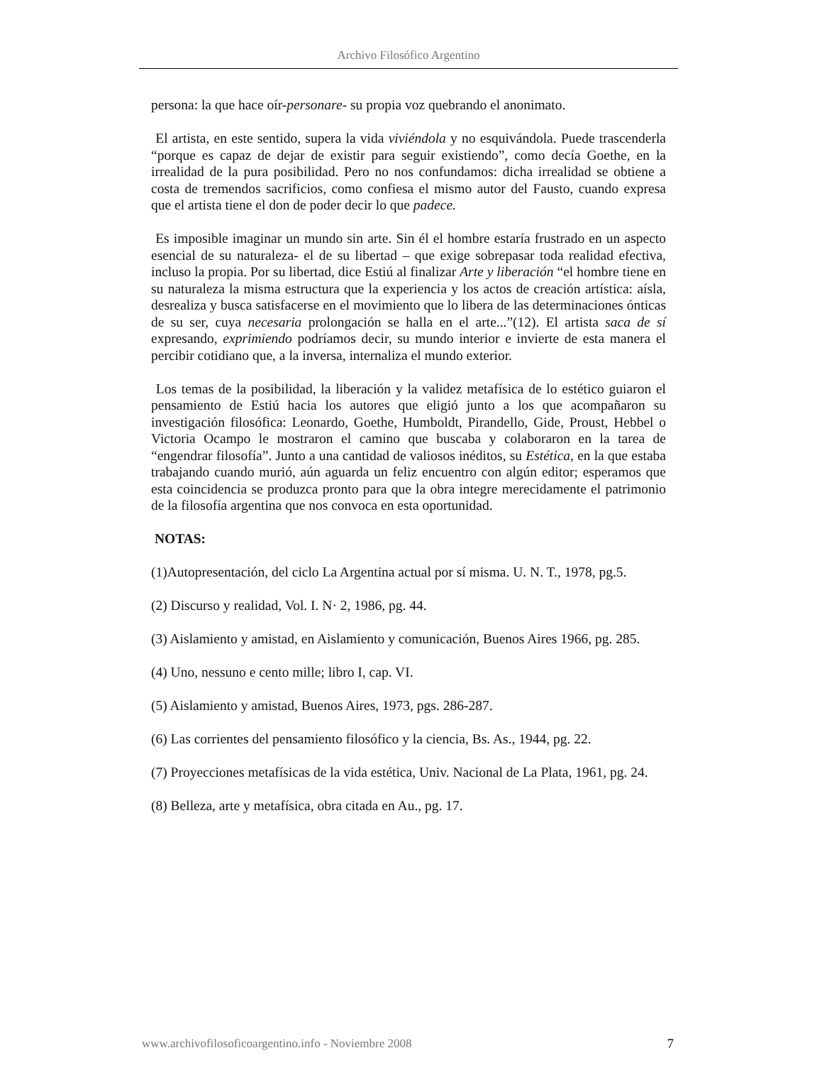Archivo Filosófico Argentino
persona: la que hace oír-personare- su propia voz quebrando el anonimato.
El artista, en este sentido, supera la vida viviéndola y no esquivándola. Puede trascenderla “porque es capaz de dejar de existir para seguir existiendo”, como decía Goethe, en la irrealidad de la pura posibilidad. Pero no nos confundamos: dicha irrealidad se obtiene a costa de tremendos sacrificios, como confiesa el mismo autor del Fausto, cuando expresa que el artista tiene el don de poder decir lo que padece.
Es imposible imaginar un mundo sin arte. Sin él el hombre estaría frustrado en un aspecto esencial de su naturaleza- el de su libertad – que exige sobrepasar toda realidad efectiva, incluso la propia. Por su libertad, dice Estiú al finalizar Arte y liberación “el hombre tiene en su naturaleza la misma estructura que la experiencia y los actos de creación artística: aísla, desrealiza y busca satisfacerse en el movimiento que lo libera de las determinaciones ónticas de su ser, cuya necesaria prolongación se halla en el arte...”(12). El artista saca de sí expresando, exprimiendo podríamos decir, su mundo interior e invierte de esta manera el percibir cotidiano que, a la inversa, internaliza el mundo exterior.
Los temas de la posibilidad, la liberación y la validez metafísica de lo estético guiaron el pensamiento de Estiú hacia los autores que eligió junto a los que acompañaron su investigación filosófica: Leonardo, Goethe, Humboldt, Pirandello, Gide, Proust, Hebbel o Victoria Ocampo le mostraron el camino que buscaba y colaboraron en la tarea de “engendrar filosofía”. Junto a una cantidad de valiosos inéditos, su Estética, en la que estaba trabajando cuando murió, aún aguarda un feliz encuentro con algún editor; esperamos que esta coincidencia se produzca pronto para que la obra integre merecidamente el patrimonio de la filosofía argentina que nos convoca en esta oportunidad.
NOTAS:
(1)Autopresentación, del ciclo La Argentina actual por sí misma. U. N. T., 1978, pg.5.
(2) Discurso y realidad, Vol. I. N· 2, 1986, pg. 44.
(3) Aislamiento y amistad, en Aislamiento y comunicación, Buenos Aires 1966, pg. 285.
(4) Uno, nessuno e cento mille; libro I, cap. VI.
(5) Aislamiento y amistad, Buenos Aires, 1973, pgs. 286-287.
(6) Las corrientes del pensamiento filosófico y la ciencia, Bs. As., 1944, pg. 22.
(7) Proyecciones metafísicas de la vida estética, Univ. Nacional de La Plata, 1961, pg. 24.
(8) Belleza, arte y metafísica, obra citada en Au., pg. 17.
www.archivofilosoficoargentino.info - Noviembre 2008 7